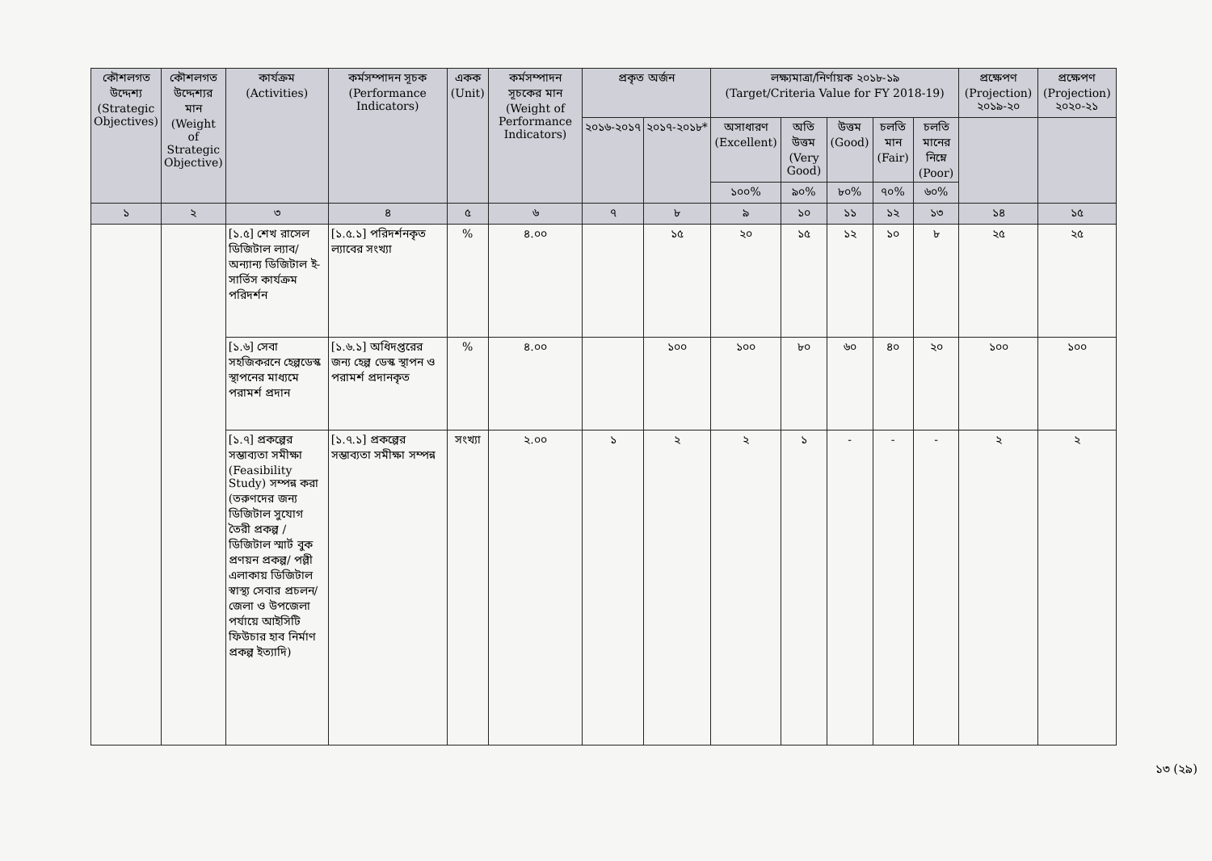| কৌশলগত উদ্দেশ্য (Strategic Objectives) | কৌশলগত উদ্দেশ্যর মান (Weight of Strategic Objective) | কার্যক্রম (Activities) | কর্মসম্পাদন সূচক (Performance Indicators) | একক (Unit) | কর্মসম্পাদন সূচকের মান (Weight of Performance Indicators) | প্রকৃত অর্জন | | লক্ষ্যমাত্রা/নির্ণায়ক ২০১৮-১৯ (Target/Criteria Value for FY 2018-19) | | | | | প্রক্ষেপণ (Projection) ২০১৯-২০ | প্রক্ষেপণ (Projection) ২০২০-২১ |
| --- | --- | --- | --- | --- | --- | --- | --- | --- | --- | --- | --- | --- | --- | --- |
| | | | | | | ২০১৬-২০১৭ | ২০১৭-২০১৮* | অসাধারণ (Excellent) | অতি উত্তম (Very Good) | উত্তম (Good) | চলতি মান (Fair) | চলতি মানের নিম্নে (Poor) | | |
| | | | | | | | | ১০০% | ৯০% | ৮০% | ৭০% | ৬০% | | |
| ১ | ২ | ৩ | ৪ | ৫ | ৬ | ৭ | ৮ | ৯ | ১০ | ১১ | ১২ | ১৩ | ১৪ | ১৫ |
| | | [১.৫] শেখ রাসেল ডিজিটাল ল্যাব/অন্যান্য ডিজিটাল ই-সার্ভিস কার্যক্রম পরিদর্শন | [১.৫.১] পরিদর্শনকৃত ল্যাবের সংখ্যা | % | ৪.০০ | | ১৫ | ২০ | ১৫ | ১২ | ১০ | ৮ | ২৫ | ২৫ |
| | | [১.৬] সেবা সহজিকরনে হেল্পডেস্ক স্থাপনের মাধ্যমে পরামর্শ প্রদান | [১.৬.১] অধিদপ্তরের জন্য হেল্প ডেস্ক স্থাপন ও পরামর্শ প্রদানকৃত | % | ৪.০০ | | ১০০ | ১০০ | ৮০ | ৬০ | ৪০ | ২০ | ১০০ | ১০০ |
| | | [১.৭] প্রকল্পের সম্ভাব্যতা সমীক্ষা (Feasibility Study) সম্পন্ন করা (তরুণদের জন্য ডিজিটাল সুযোগ তৈরী প্রকল্প /ডিজিটাল স্মার্ট বুক প্রণয়ন প্রকল্প/ পল্লী এলাকায় ডিজিটাল স্বাস্থ্য সেবার প্রচলন/ জেলা ও উপজেলা পর্যায়ে আইসিটি ফিউচার হাব নির্মাণ প্রকল্প ইত্যাদি) | [১.৭.১] প্রকল্পের সম্ভাব্যতা সমীক্ষা সম্পন্ন | সংখ্যা | ২.০০ | ১ | ২ | ২ | ১ | - | - | - | ২ | ২ |
১৩ (২৯)